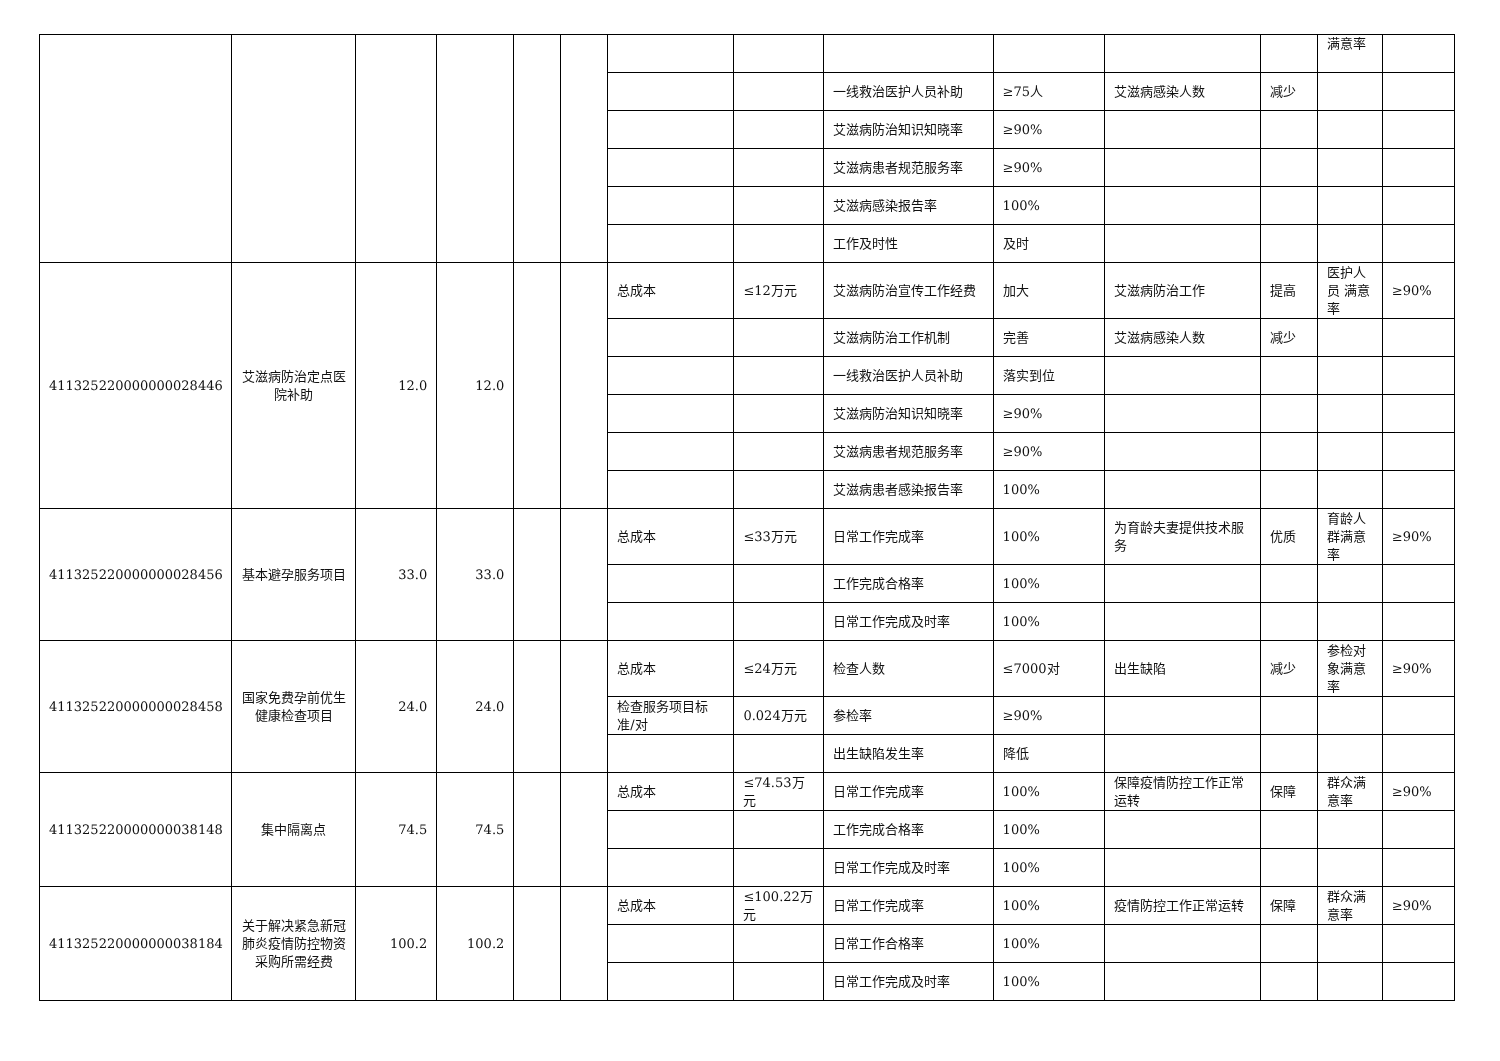| | | | | | | | | | | | | 满意率 | |
| | | | | | | | | 一线救治医护人员补助 | ≥75人 | 艾滋病感染人数 | 减少 | | |
| | | | | | | | | 艾滋病防治知识知晓率 | ≥90% | | | | |
| | | | | | | | | 艾滋病患者规范服务率 | ≥90% | | | | |
| | | | | | | | | 艾滋病感染报告率 | 100% | | | | |
| | | | | | | | | 工作及时性 | 及时 | | | | |
| 411325220000000028446 | 艾滋病防治定点医院补助 | 12.0 | 12.0 | | | 总成本 | ≤12万元 | 艾滋病防治宣传工作经费 | 加大 | 艾滋病防治工作 | 提高 | 医护人员 满意率 | ≥90% |
| | | | | | | | | 艾滋病防治工作机制 | 完善 | 艾滋病感染人数 | 减少 | | |
| | | | | | | | | 一线救治医护人员补助 | 落实到位 | | | | |
| | | | | | | | | 艾滋病防治知识知晓率 | ≥90% | | | | |
| | | | | | | | | 艾滋病患者规范服务率 | ≥90% | | | | |
| | | | | | | | | 艾滋病患者感染报告率 | 100% | | | | |
| 411325220000000028456 | 基本避孕服务项目 | 33.0 | 33.0 | | | 总成本 | ≤33万元 | 日常工作完成率 | 100% | 为育龄夫妻提供技术服务 | 优质 | 育龄人群满意率 | ≥90% |
| | | | | | | | | 工作完成合格率 | 100% | | | | |
| | | | | | | | | 日常工作完成及时率 | 100% | | | | |
| 411325220000000028458 | 国家免费孕前优生健康检查项目 | 24.0 | 24.0 | | | 总成本 | ≤24万元 | 检查人数 | ≤7000对 | 出生缺陷 | 减少 | 参检对象满意率 | ≥90% |
| | | | | | | 检查服务项目标准/对 | 0.024万元 | 参检率 | ≥90% | | | | |
| | | | | | | | | 出生缺陷发生率 | 降低 | | | | |
| 411325220000000038148 | 集中隔离点 | 74.5 | 74.5 | | | 总成本 | ≤74.53万元 | 日常工作完成率 | 100% | 保障疫情防控工作正常运转 | 保障 | 群众满意率 | ≥90% |
| | | | | | | | | 工作完成合格率 | 100% | | | | |
| | | | | | | | | 日常工作完成及时率 | 100% | | | | |
| 411325220000000038184 | 关于解决紧急新冠肺炎疫情防控物资采购所需经费 | 100.2 | 100.2 | | | 总成本 | ≤100.22万元 | 日常工作完成率 | 100% | 疫情防控工作正常运转 | 保障 | 群众满意率 | ≥90% |
| | | | | | | | | 日常工作合格率 | 100% | | | | |
| | | | | | | | | 日常工作完成及时率 | 100% | | | | |